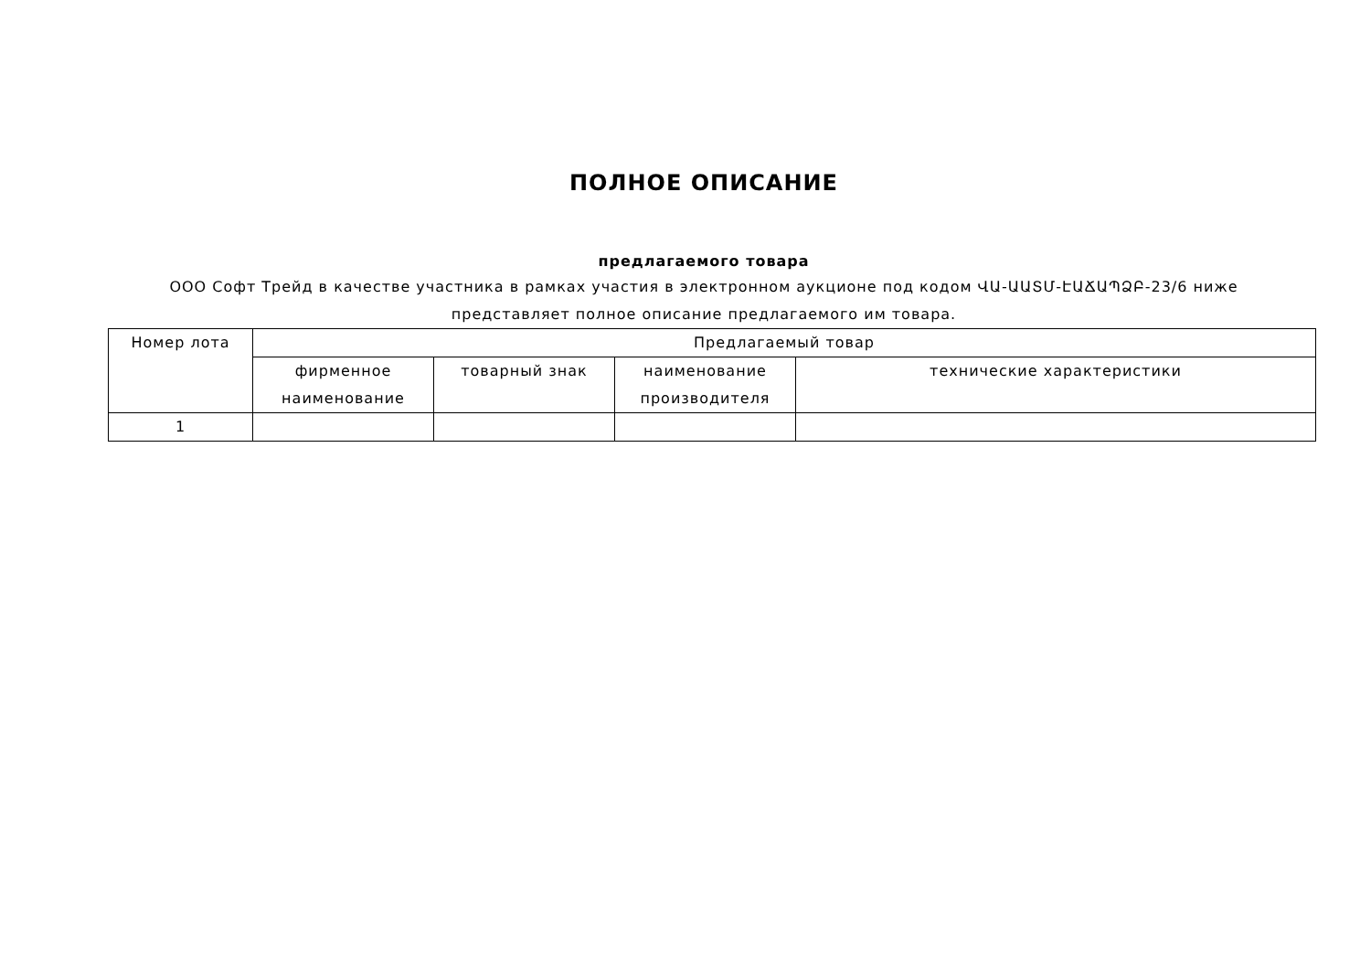ПОЛНОЕ ОПИСАНИЕ
предлагаемого товара
ООО Софт Трейд в качестве участника в рамках участия в электронном аукционе под кодом ՎԱ-ԱԱՏՄ-ԷԱՃԱՊՁԲ-23/6 ниже представляет полное описание предлагаемого им товара.
| Номер лота | Предлагаемый товар | | | |
| --- | --- | --- | --- | --- |
| | фирменное наименование | товарный знак | наименование производителя | технические характеристики |
| 1 | | | | |